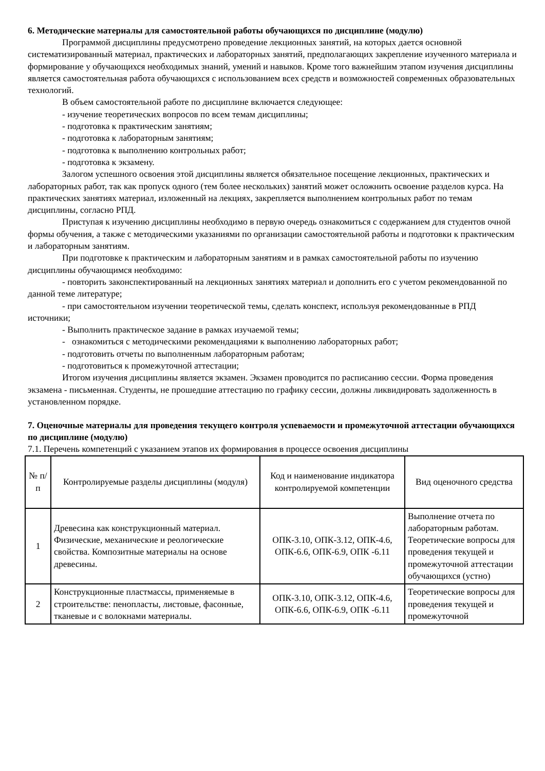6. Методические материалы для самостоятельной работы обучающихся по дисциплине (модулю)
Программой дисциплины предусмотрено проведение лекционных занятий, на которых дается основной систематизированный материал, практических и лабораторных занятий, предполагающих закрепление изученного материала и формирование у обучающихся необходимых знаний, умений и навыков. Кроме того важнейшим этапом изучения дисциплины является самостоятельная работа обучающихся с использованием всех средств и возможностей современных образовательных технологий.
В объем самостоятельной работе по дисциплине включается следующее:
- изучение теоретических вопросов по всем темам дисциплины;
- подготовка к практическим занятиям;
- подготовка к лабораторным занятиям;
- подготовка к выполнению контрольных работ;
- подготовка к экзамену.
Залогом успешного освоения этой дисциплины является обязательное посещение лекционных, практических и лабораторных работ, так как пропуск одного (тем более нескольких) занятий может осложнить освоение разделов курса. На практических занятиях материал, изложенный на лекциях, закрепляется выполнением контрольных работ по темам дисциплины, согласно РПД.
Приступая к изучению дисциплины необходимо в первую очередь ознакомиться с содержанием для студентов очной формы обучения, а также с методическими указаниями по организации самостоятельной работы и подготовки к практическим и лабораторным занятиям.
При подготовке к практическим и лабораторным занятиям и в рамках самостоятельной работы по изучению дисциплины обучающимся необходимо:
- повторить законспектированный на лекционных занятиях материал и дополнить его с учетом рекомендованной по данной теме литературе;
- при самостоятельном изучении теоретической темы, сделать конспект, используя рекомендованные в РПД источники;
- Выполнить практическое задание в рамках изучаемой темы;
- ознакомиться с методическими рекомендациями к выполнению лабораторных работ;
- подготовить отчеты по выполненным лабораторным работам;
- подготовиться к промежуточной аттестации;
Итогом изучения дисциплины является экзамен. Экзамен проводится по расписанию сессии. Форма проведения экзамена - письменная. Студенты, не прошедшие аттестацию по графику сессии, должны ликвидировать задолженность в установленном порядке.
7. Оценочные материалы для проведения текущего контроля успеваемости и промежуточной аттестации обучающихся по дисциплине (модулю)
7.1. Перечень компетенций с указанием этапов их формирования в процессе освоения дисциплины
| № п/п | Контролируемые разделы дисциплины (модуля) | Код и наименование индикатора контролируемой компетенции | Вид оценочного средства |
| 1 | Древесина как конструкционный материал. Физические, механические и реологические свойства. Композитные материалы на основе древесины. | ОПК-3.10, ОПК-3.12, ОПК-4.6, ОПК-6.6, ОПК-6.9, ОПК -6.11 | Выполнение отчета по лабораторным работам. Теоретические вопросы для проведения текущей и промежуточной аттестации обучающихся (устно) |
| 2 | Конструкционные пластмассы, применяемые в строительстве: пенопласты, листовые, фасонные, тканевые и с волокнами материалы. | ОПК-3.10, ОПК-3.12, ОПК-4.6, ОПК-6.6, ОПК-6.9, ОПК -6.11 | Теоретические вопросы для проведения текущей и промежуточной |